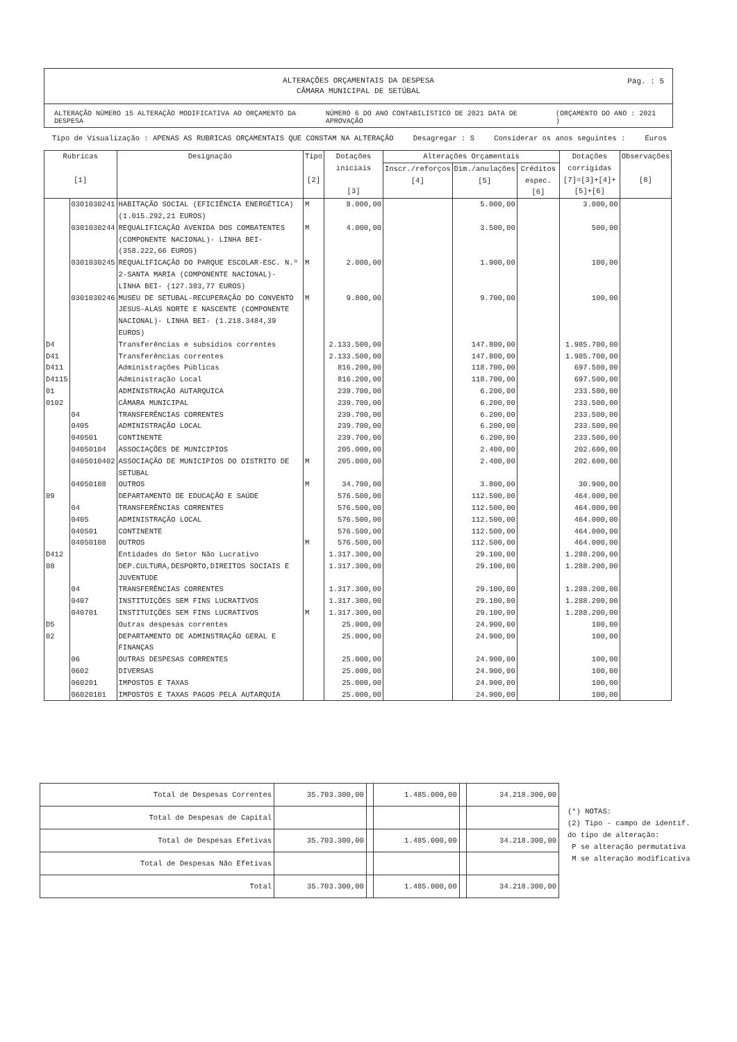ALTERAÇÕES ORÇAMENTAIS DA DESPESA
CÂMARA MUNICIPAL DE SETÚBAL
Pág. : 5
ALTERAÇÃO NÚMERO 15 ALTERAÇÃO MODIFICATIVA AO ORÇAMENTO DA DESPESA NÚMERO 6 DO ANO CONTABILISTICO DE 2021 DATA DE APROVAÇÃO (ORÇAMENTO DO ANO : 2021 )
Tipo de Visualização : APENAS AS RUBRICAS ORÇAMENTAIS QUE CONSTAM NA ALTERAÇÃO Desagregar : S Considerar os anos seguintes : Euros
| Rubricas [1] | | Designação | Tipo [2] | Dotações iniciais [3] | Alterações Orçamentais | | | Dotações corrigidas [7]=[3]+[4]+[5]+[6] | Observações [8] |
| --- | --- | --- | --- | --- | --- | --- | --- | --- | --- |
| | | | | | Inscr./reforços [4] | Dim./anulações [5] | Créditos espec. [6] | | |
| | 0301030241 | HABITAÇÃO SOCIAL (EFICIÊNCIA ENERGÉTICA) (1.015.292,21 EUROS) | M | 8.000,00 | | 5.000,00 | | 3.000,00 | |
| | 0301030244 | REQUALIFICAÇÃO AVENIDA DOS COMBATENTES (COMPONENTE NACIONAL)- LINHA BEI- (358.222,66 EUROS) | M | 4.000,00 | | 3.500,00 | | 500,00 | |
| | 0301030245 | REQUALIFICAÇÃO DO PARQUE ESCOLAR-ESC. N.º 2-SANTA MARIA (COMPONENTE NACIONAL)- LINHA BEI- (127.383,77 EUROS) | M | 2.000,00 | | 1.900,00 | | 100,00 | |
| | 0301030246 | MUSEU DE SETUBAL-RECUPERAÇÃO DO CONVENTO JESUS-ALAS NORTE E NASCENTE (COMPONENTE NACIONAL)- LINHA BEI- (1.218.3484,39 EUROS) | M | 9.800,00 | | 9.700,00 | | 100,00 | |
| D4 | | Transferências e subsídios correntes | | 2.133.500,00 | | 147.800,00 | | 1.985.700,00 | |
| D41 | | Transferências correntes | | 2.133.500,00 | | 147.800,00 | | 1.985.700,00 | |
| D411 | | Administrações Públicas | | 816.200,00 | | 118.700,00 | | 697.500,00 | |
| D4115 | | Administração Local | | 816.200,00 | | 118.700,00 | | 697.500,00 | |
| 01 | | ADMINISTRAÇÃO AUTARQUICA | | 239.700,00 | | 6.200,00 | | 233.500,00 | |
| 0102 | | CÂMARA MUNICIPAL | | 239.700,00 | | 6.200,00 | | 233.500,00 | |
| | 04 | TRANSFERÊNCIAS CORRENTES | | 239.700,00 | | 6.200,00 | | 233.500,00 | |
| | 0405 | ADMINISTRAÇÃO LOCAL | | 239.700,00 | | 6.200,00 | | 233.500,00 | |
| | 040501 | CONTINENTE | | 239.700,00 | | 6.200,00 | | 233.500,00 | |
| | 04050104 | ASSOCIAÇÕES DE MUNICIPIOS | | 205.000,00 | | 2.400,00 | | 202.600,00 | |
| | 0405010402 | ASSOCIAÇÃO DE MUNICIPIOS DO DISTRITO DE SETUBAL | M | 205.000,00 | | 2.400,00 | | 202.600,00 | |
| | 04050108 | OUTROS | M | 34.700,00 | | 3.800,00 | | 30.900,00 | |
| 09 | | DEPARTAMENTO DE EDUCAÇÃO E SAÚDE | | 576.500,00 | | 112.500,00 | | 464.000,00 | |
| | 04 | TRANSFERÊNCIAS CORRENTES | | 576.500,00 | | 112.500,00 | | 464.000,00 | |
| | 0405 | ADMINISTRAÇÃO LOCAL | | 576.500,00 | | 112.500,00 | | 464.000,00 | |
| | 040501 | CONTINENTE | | 576.500,00 | | 112.500,00 | | 464.000,00 | |
| | 04050108 | OUTROS | M | 576.500,00 | | 112.500,00 | | 464.000,00 | |
| D412 | | Entidades do Setor Não Lucrativo | | 1.317.300,00 | | 29.100,00 | | 1.288.200,00 | |
| 08 | | DEP.CULTURA,DESPORTO,DIREITOS SOCIAIS E JUVENTUDE | | 1.317.300,00 | | 29.100,00 | | 1.288.200,00 | |
| | 04 | TRANSFERÊNCIAS CORRENTES | | 1.317.300,00 | | 29.100,00 | | 1.288.200,00 | |
| | 0407 | INSTITUIÇÕES SEM FINS LUCRATIVOS | | 1.317.300,00 | | 29.100,00 | | 1.288.200,00 | |
| | 040701 | INSTITUIÇÕES SEM FINS LUCRATIVOS | M | 1.317.300,00 | | 29.100,00 | | 1.288.200,00 | |
| D5 | | Outras despesas correntes | | 25.000,00 | | 24.900,00 | | 100,00 | |
| 02 | | DEPARTAMENTO DE ADMINSTRAÇÃO GERAL E FINANÇAS | | 25.000,00 | | 24.900,00 | | 100,00 | |
| | 06 | OUTRAS DESPESAS CORRENTES | | 25.000,00 | | 24.900,00 | | 100,00 | |
| | 0602 | DIVERSAS | | 25.000,00 | | 24.900,00 | | 100,00 | |
| | 060201 | IMPOSTOS E TAXAS | | 25.000,00 | | 24.900,00 | | 100,00 | |
| | 06020101 | IMPOSTOS E TAXAS PAGOS PELA AUTARQUIA | | 25.000,00 | | 24.900,00 | | 100,00 | |
| Total de Despesas Correntes | 35.703.300,00 | | 1.485.000,00 | | 34.218.300,00 |
| Total de Despesas de Capital | | | | | |
| Total de Despesas Efetivas | 35.703.300,00 | | 1.485.000,00 | | 34.218.300,00 |
| Total de Despesas Não Efetivas | | | | | |
| Total | 35.703.300,00 | | 1.485.000,00 | | 34.218.300,00 |
(*) NOTAS:
(2) Tipo - campo de identif.
do tipo de alteração:
P se alteração permutativa
M se alteração modificativa